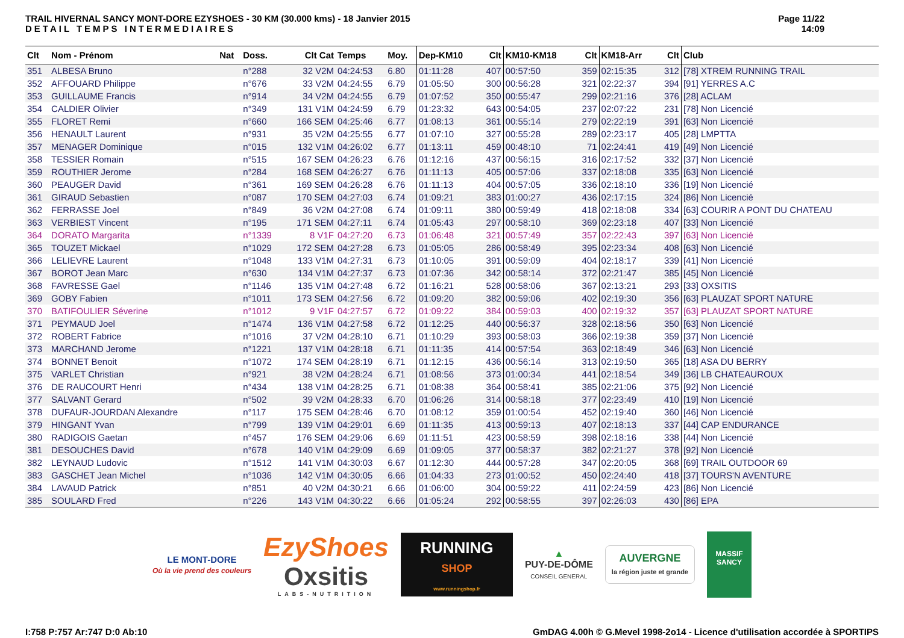TRAIL HIVERNAL SANCY MONT-DORE EZYSHOES - 30 KM (30.000 kms) - 18 Janvier 2015
DETAIL TEMPS INTERMEDIAIRES
Page 11/22
14:09
| Clt | Nom - Prénom | Nat | Doss. | Clt Cat | Temps | Moy. | Dep-KM10 | Clt | KM10-KM18 | Clt | KM18-Arr | Clt | Club |
| --- | --- | --- | --- | --- | --- | --- | --- | --- | --- | --- | --- | --- | --- |
| 351 | ALBESA Bruno | | n°288 | 32 V2M | 04:24:53 | 6.80 | 01:11:28 | 407 | 00:57:50 | 359 | 02:15:35 | 312 | [78] XTREM RUNNING TRAIL |
| 352 | AFFOUARD Philippe | | n°676 | 33 V2M | 04:24:55 | 6.79 | 01:05:50 | 300 | 00:56:28 | 321 | 02:22:37 | 394 | [91] YERRES A.C |
| 353 | GUILLAUME Francis | | n°914 | 34 V2M | 04:24:55 | 6.79 | 01:07:52 | 350 | 00:55:47 | 299 | 02:21:16 | 376 | [28] ACLAM |
| 354 | CALDIER Olivier | | n°349 | 131 V1M | 04:24:59 | 6.79 | 01:23:32 | 643 | 00:54:05 | 237 | 02:07:22 | 231 | [78] Non Licencié |
| 355 | FLORET Remi | | n°660 | 166 SEM | 04:25:46 | 6.77 | 01:08:13 | 361 | 00:55:14 | 279 | 02:22:19 | 391 | [63] Non Licencié |
| 356 | HENAULT Laurent | | n°931 | 35 V2M | 04:25:55 | 6.77 | 01:07:10 | 327 | 00:55:28 | 289 | 02:23:17 | 405 | [28] LMPTTA |
| 357 | MENAGER Dominique | | n°015 | 132 V1M | 04:26:02 | 6.77 | 01:13:11 | 459 | 00:48:10 | 71 | 02:24:41 | 419 | [49] Non Licencié |
| 358 | TESSIER Romain | | n°515 | 167 SEM | 04:26:23 | 6.76 | 01:12:16 | 437 | 00:56:15 | 316 | 02:17:52 | 332 | [37] Non Licencié |
| 359 | ROUTHIER Jerome | | n°284 | 168 SEM | 04:26:27 | 6.76 | 01:11:13 | 405 | 00:57:06 | 337 | 02:18:08 | 335 | [63] Non Licencié |
| 360 | PEAUGER David | | n°361 | 169 SEM | 04:26:28 | 6.76 | 01:11:13 | 404 | 00:57:05 | 336 | 02:18:10 | 336 | [19] Non Licencié |
| 361 | GIRAUD Sebastien | | n°087 | 170 SEM | 04:27:03 | 6.74 | 01:09:21 | 383 | 01:00:27 | 436 | 02:17:15 | 324 | [86] Non Licencié |
| 362 | FERRASSE Joel | | n°849 | 36 V2M | 04:27:08 | 6.74 | 01:09:11 | 380 | 00:59:49 | 418 | 02:18:08 | 334 | [63] COURIR A PONT DU CHATEAU |
| 363 | VERBIEST Vincent | | n°195 | 171 SEM | 04:27:11 | 6.74 | 01:05:43 | 297 | 00:58:10 | 369 | 02:23:18 | 407 | [33] Non Licencié |
| 364 | DORATO Margarita | | n°1339 | 8 V1F | 04:27:20 | 6.73 | 01:06:48 | 321 | 00:57:49 | 357 | 02:22:43 | 397 | [63] Non Licencié |
| 365 | TOUZET Mickael | | n°1029 | 172 SEM | 04:27:28 | 6.73 | 01:05:05 | 286 | 00:58:49 | 395 | 02:23:34 | 408 | [63] Non Licencié |
| 366 | LELIEVRE Laurent | | n°1048 | 133 V1M | 04:27:31 | 6.73 | 01:10:05 | 391 | 00:59:09 | 404 | 02:18:17 | 339 | [41] Non Licencié |
| 367 | BOROT Jean Marc | | n°630 | 134 V1M | 04:27:37 | 6.73 | 01:07:36 | 342 | 00:58:14 | 372 | 02:21:47 | 385 | [45] Non Licencié |
| 368 | FAVRESSE Gael | | n°1146 | 135 V1M | 04:27:48 | 6.72 | 01:16:21 | 528 | 00:58:06 | 367 | 02:13:21 | 293 | [33] OXSITIS |
| 369 | GOBY Fabien | | n°1011 | 173 SEM | 04:27:56 | 6.72 | 01:09:20 | 382 | 00:59:06 | 402 | 02:19:30 | 356 | [63] PLAUZAT SPORT NATURE |
| 370 | BATIFOULIER Séverine | | n°1012 | 9 V1F | 04:27:57 | 6.72 | 01:09:22 | 384 | 00:59:03 | 400 | 02:19:32 | 357 | [63] PLAUZAT SPORT NATURE |
| 371 | PEYMAUD Joel | | n°1474 | 136 V1M | 04:27:58 | 6.72 | 01:12:25 | 440 | 00:56:37 | 328 | 02:18:56 | 350 | [63] Non Licencié |
| 372 | ROBERT Fabrice | | n°1016 | 37 V2M | 04:28:10 | 6.71 | 01:10:29 | 393 | 00:58:03 | 366 | 02:19:38 | 359 | [37] Non Licencié |
| 373 | MARCHAND Jerome | | n°1221 | 137 V1M | 04:28:18 | 6.71 | 01:11:35 | 414 | 00:57:54 | 363 | 02:18:49 | 346 | [63] Non Licencié |
| 374 | BONNET Benoit | | n°1072 | 174 SEM | 04:28:19 | 6.71 | 01:12:15 | 436 | 00:56:14 | 313 | 02:19:50 | 365 | [18] ASA DU BERRY |
| 375 | VARLET Christian | | n°921 | 38 V2M | 04:28:24 | 6.71 | 01:08:56 | 373 | 01:00:34 | 441 | 02:18:54 | 349 | [36] LB CHATEAUROUX |
| 376 | DE RAUCOURT Henri | | n°434 | 138 V1M | 04:28:25 | 6.71 | 01:08:38 | 364 | 00:58:41 | 385 | 02:21:06 | 375 | [92] Non Licencié |
| 377 | SALVANT Gerard | | n°502 | 39 V2M | 04:28:33 | 6.70 | 01:06:26 | 314 | 00:58:18 | 377 | 02:23:49 | 410 | [19] Non Licencié |
| 378 | DUFAUR-JOURDAN Alexandre | | n°117 | 175 SEM | 04:28:46 | 6.70 | 01:08:12 | 359 | 01:00:54 | 452 | 02:19:40 | 360 | [46] Non Licencié |
| 379 | HINGANT Yvan | | n°799 | 139 V1M | 04:29:01 | 6.69 | 01:11:35 | 413 | 00:59:13 | 407 | 02:18:13 | 337 | [44] CAP ENDURANCE |
| 380 | RADIGOIS Gaetan | | n°457 | 176 SEM | 04:29:06 | 6.69 | 01:11:51 | 423 | 00:58:59 | 398 | 02:18:16 | 338 | [44] Non Licencié |
| 381 | DESOUCHES David | | n°678 | 140 V1M | 04:29:09 | 6.69 | 01:09:05 | 377 | 00:58:37 | 382 | 02:21:27 | 378 | [92] Non Licencié |
| 382 | LEYNAUD Ludovic | | n°1512 | 141 V1M | 04:30:03 | 6.67 | 01:12:30 | 444 | 00:57:28 | 347 | 02:20:05 | 368 | [69] TRAIL OUTDOOR 69 |
| 383 | GASCHET Jean Michel | | n°1036 | 142 V1M | 04:30:05 | 6.66 | 01:04:33 | 273 | 01:00:52 | 450 | 02:24:40 | 418 | [37] TOURS'N AVENTURE |
| 384 | LAVAUD Patrick | | n°851 | 40 V2M | 04:30:21 | 6.66 | 01:06:00 | 304 | 00:59:22 | 411 | 02:24:59 | 423 | [86] Non Licencié |
| 385 | SOULARD Fred | | n°226 | 143 V1M | 04:30:22 | 6.66 | 01:05:24 | 292 | 00:58:55 | 397 | 02:26:03 | 430 | [86] EPA |
LE MONT-DORE
Où la vie prend des couleurs
EzyShoes
Oxsitis
LABS-NUTRITION
RUNNING
SHOP
www.runningshop.fr
▲
PUY-DE-DÔME
CONSEIL GENERAL
AUVERGNE
la région juste et grande
MASSIF
SANCY
I:758 P:757 Ar:747 D:0 Ab:10 GmDAG 4.00h © G.Mevel 1998-2o14 - Licence d'utilisation accordée à SPORTIPS